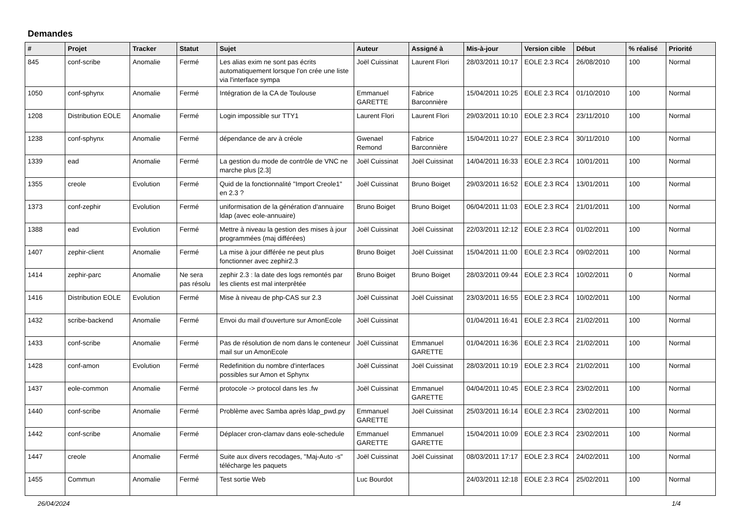Demandes
| # | Projet | Tracker | Statut | Sujet | Auteur | Assigné à | Mis-à-jour | Version cible | Début | % réalisé | Priorité |
| --- | --- | --- | --- | --- | --- | --- | --- | --- | --- | --- | --- |
| 845 | conf-scribe | Anomalie | Fermé | Les alias exim ne sont pas écrits automatiquement lorsque l'on crée une liste via l'interface sympa | Joël Cuissinat | Laurent Flori | 28/03/2011 10:17 | EOLE 2.3 RC4 | 26/08/2010 | 100 | Normal |
| 1050 | conf-sphynx | Anomalie | Fermé | Intégration de la CA de Toulouse | Emmanuel GARETTE | Fabrice Barconnière | 15/04/2011 10:25 | EOLE 2.3 RC4 | 01/10/2010 | 100 | Normal |
| 1208 | Distribution EOLE | Anomalie | Fermé | Login impossible sur TTY1 | Laurent Flori | Laurent Flori | 29/03/2011 10:10 | EOLE 2.3 RC4 | 23/11/2010 | 100 | Normal |
| 1238 | conf-sphynx | Anomalie | Fermé | dépendance de arv à créole | Gwenael Remond | Fabrice Barconnière | 15/04/2011 10:27 | EOLE 2.3 RC4 | 30/11/2010 | 100 | Normal |
| 1339 | ead | Anomalie | Fermé | La gestion du mode de contrôle de VNC ne marche plus [2.3] | Joël Cuissinat | Joël Cuissinat | 14/04/2011 16:33 | EOLE 2.3 RC4 | 10/01/2011 | 100 | Normal |
| 1355 | creole | Evolution | Fermé | Quid de la fonctionnalité "Import Creole1" en 2.3 ? | Joël Cuissinat | Bruno Boiget | 29/03/2011 16:52 | EOLE 2.3 RC4 | 13/01/2011 | 100 | Normal |
| 1373 | conf-zephir | Evolution | Fermé | uniformisation de la génération d'annuaire ldap (avec eole-annuaire) | Bruno Boiget | Bruno Boiget | 06/04/2011 11:03 | EOLE 2.3 RC4 | 21/01/2011 | 100 | Normal |
| 1388 | ead | Evolution | Fermé | Mettre à niveau la gestion des mises à jour programmées (maj différées) | Joël Cuissinat | Joël Cuissinat | 22/03/2011 12:12 | EOLE 2.3 RC4 | 01/02/2011 | 100 | Normal |
| 1407 | zephir-client | Anomalie | Fermé | La mise à jour différée ne peut plus fonctionner avec zephir2.3 | Bruno Boiget | Joël Cuissinat | 15/04/2011 11:00 | EOLE 2.3 RC4 | 09/02/2011 | 100 | Normal |
| 1414 | zephir-parc | Anomalie | Ne sera pas résolu | zephir 2.3 : la date des logs remontés par les clients est mal interprêtée | Bruno Boiget | Bruno Boiget | 28/03/2011 09:44 | EOLE 2.3 RC4 | 10/02/2011 | 0 | Normal |
| 1416 | Distribution EOLE | Evolution | Fermé | Mise à niveau de php-CAS sur 2.3 | Joël Cuissinat | Joël Cuissinat | 23/03/2011 16:55 | EOLE 2.3 RC4 | 10/02/2011 | 100 | Normal |
| 1432 | scribe-backend | Anomalie | Fermé | Envoi du mail d'ouverture sur AmonEcole | Joël Cuissinat | | 01/04/2011 16:41 | EOLE 2.3 RC4 | 21/02/2011 | 100 | Normal |
| 1433 | conf-scribe | Anomalie | Fermé | Pas de résolution de nom dans le conteneur mail sur un AmonEcole | Joël Cuissinat | Emmanuel GARETTE | 01/04/2011 16:36 | EOLE 2.3 RC4 | 21/02/2011 | 100 | Normal |
| 1428 | conf-amon | Evolution | Fermé | Redefinition du nombre d'interfaces possibles sur Amon et Sphynx | Joël Cuissinat | Joël Cuissinat | 28/03/2011 10:19 | EOLE 2.3 RC4 | 21/02/2011 | 100 | Normal |
| 1437 | eole-common | Anomalie | Fermé | protocole -> protocol dans les .fw | Joël Cuissinat | Emmanuel GARETTE | 04/04/2011 10:45 | EOLE 2.3 RC4 | 23/02/2011 | 100 | Normal |
| 1440 | conf-scribe | Anomalie | Fermé | Problème avec Samba après ldap_pwd.py | Emmanuel GARETTE | Joël Cuissinat | 25/03/2011 16:14 | EOLE 2.3 RC4 | 23/02/2011 | 100 | Normal |
| 1442 | conf-scribe | Anomalie | Fermé | Déplacer cron-clamav dans eole-schedule | Emmanuel GARETTE | Emmanuel GARETTE | 15/04/2011 10:09 | EOLE 2.3 RC4 | 23/02/2011 | 100 | Normal |
| 1447 | creole | Anomalie | Fermé | Suite aux divers recodages, "Maj-Auto -s" télécharge les paquets | Joël Cuissinat | Joël Cuissinat | 08/03/2011 17:17 | EOLE 2.3 RC4 | 24/02/2011 | 100 | Normal |
| 1455 | Commun | Anomalie | Fermé | Test sortie Web | Luc Bourdot | | 24/03/2011 12:18 | EOLE 2.3 RC4 | 25/02/2011 | 100 | Normal |
26/04/2024 1/4